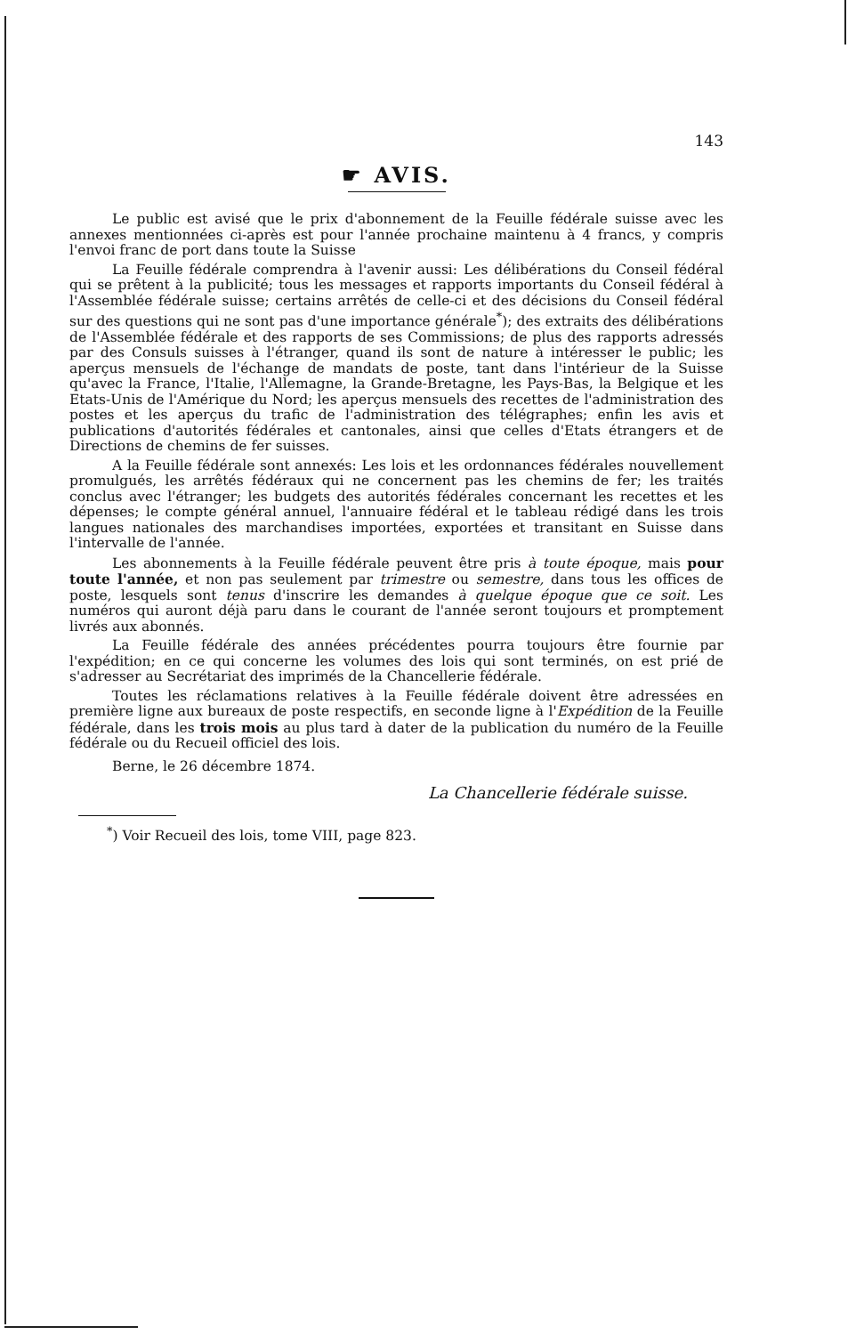143
☛ AVIS.
Le public est avisé que le prix d'abonnement de la Feuille fédérale suisse avec les annexes mentionnées ci-après est pour l'année prochaine maintenu à 4 francs, y compris l'envoi franc de port dans toute la Suisse
La Feuille fédérale comprendra à l'avenir aussi: Les délibérations du Conseil fédéral qui se prêtent à la publicité; tous les messages et rapports importants du Conseil fédéral à l'Assemblée fédérale suisse; certains arrêtés de celle-ci et des décisions du Conseil fédéral sur des questions qui ne sont pas d'une importance générale<sup>*</sup>); des extraits des délibérations de l'Assemblée fédérale et des rapports de ses Commissions; de plus des rapports adressés par des Consuls suisses à l'étranger, quand ils sont de nature à intéresser le public; les aperçus mensuels de l'échange de mandats de poste, tant dans l'intérieur de la Suisse qu'avec la France, l'Italie, l'Allemagne, la Grande-Bretagne, les Pays-Bas, la Belgique et les Etats-Unis de l'Amérique du Nord; les aperçus mensuels des recettes de l'administration des postes et les aperçus du trafic de l'administration des télégraphes; enfin les avis et publications d'autorités fédérales et cantonales, ainsi que celles d'Etats étrangers et de Directions de chemins de fer suisses.
A la Feuille fédérale sont annexés: Les lois et les ordonnances fédérales nouvellement promulgués, les arrêtés fédéraux qui ne concernent pas les chemins de fer; les traités conclus avec l'étranger; les budgets des autorités fédérales concernant les recettes et les dépenses; le compte général annuel, l'annuaire fédéral et le tableau rédigé dans les trois langues nationales des marchandises importées, exportées et transitant en Suisse dans l'intervalle de l'année.
Les abonnements à la Feuille fédérale peuvent être pris à toute époque, mais pour toute l'année, et non pas seulement par trimestre ou semestre, dans tous les offices de poste, lesquels sont tenus d'inscrire les demandes à quelque époque que ce soit. Les numéros qui auront déjà paru dans le courant de l'année seront toujours et promptement livrés aux abonnés.
La Feuille fédérale des années précédentes pourra toujours être fournie par l'expédition; en ce qui concerne les volumes des lois qui sont terminés, on est prié de s'adresser au Secrétariat des imprimés de la Chancellerie fédérale.
Toutes les réclamations relatives à la Feuille fédérale doivent être adressées en première ligne aux bureaux de poste respectifs, en seconde ligne à l'Expédition de la Feuille fédérale, dans les trois mois au plus tard à dater de la publication du numéro de la Feuille fédérale ou du Recueil officiel des lois.
Berne, le 26 décembre 1874.
La Chancellerie fédérale suisse.
<sup>*</sup>) Voir Recueil des lois, tome VIII, page 823.